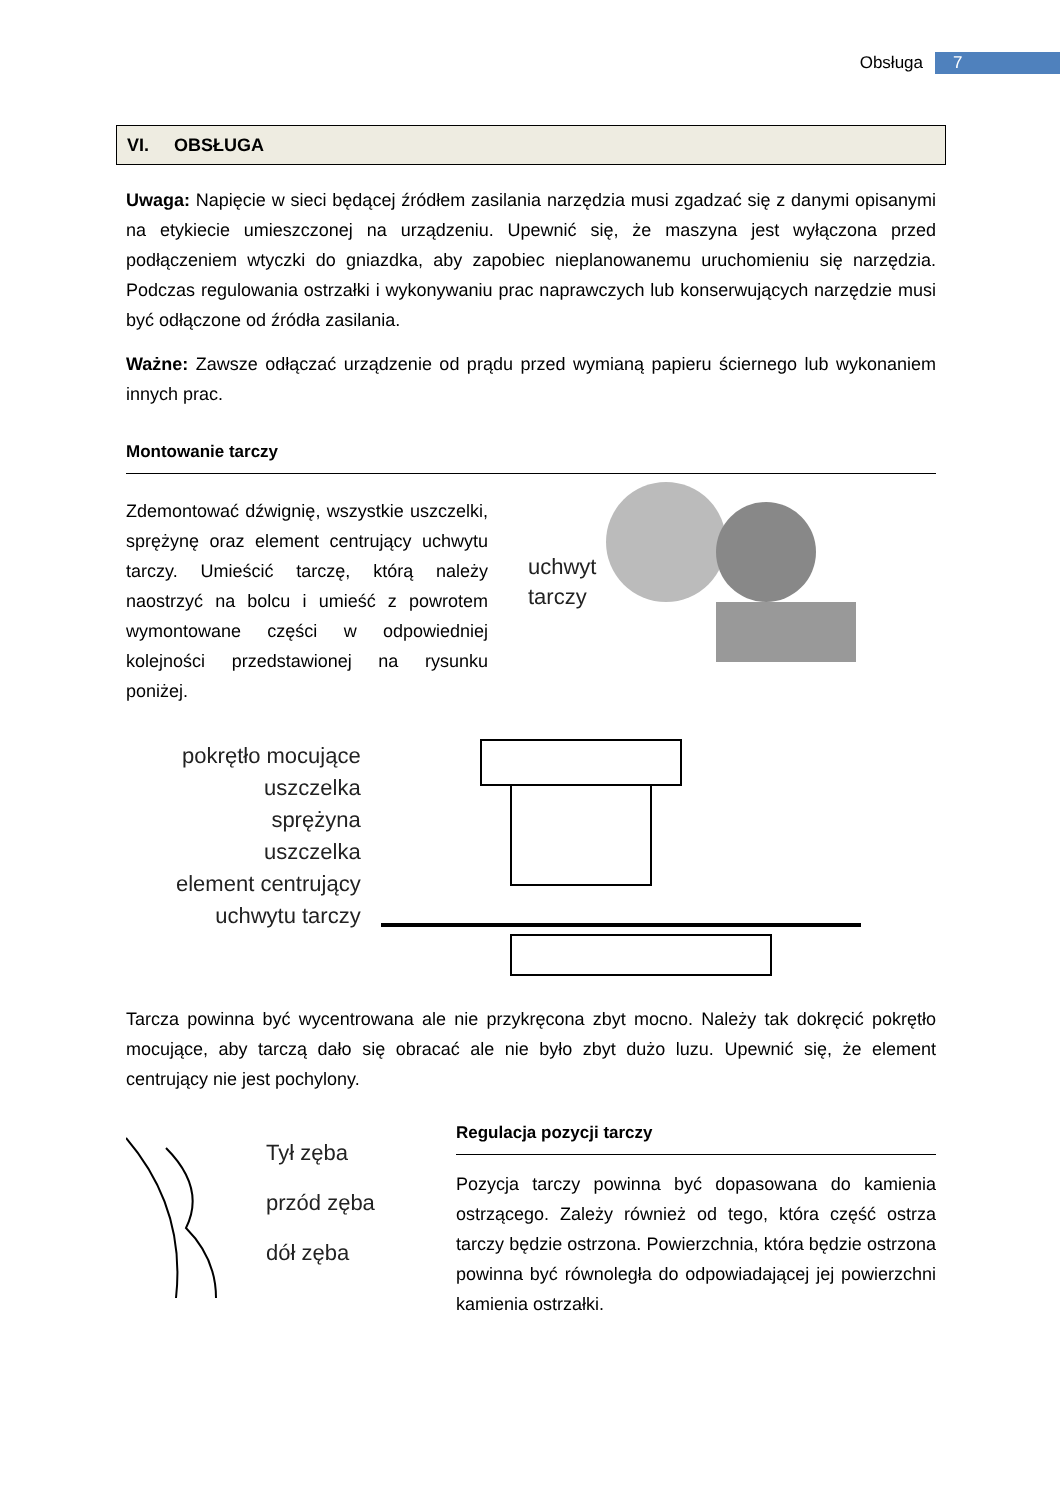Obsługa 7
VI. OBSŁUGA
Uwaga: Napięcie w sieci będącej źródłem zasilania narzędzia musi zgadzać się z danymi opisanymi na etykiecie umieszczonej na urządzeniu. Upewnić się, że maszyna jest wyłączona przed podłączeniem wtyczki do gniazdka, aby zapobiec nieplanowanemu uruchomieniu się narzędzia. Podczas regulowania ostrzałki i wykonywaniu prac naprawczych lub konserwujących narzędzie musi być odłączone od źródła zasilania.
Ważne: Zawsze odłączać urządzenie od prądu przed wymianą papieru ściernego lub wykonaniem innych prac.
Montowanie tarczy
Zdemontować dźwignię, wszystkie uszczelki, sprężynę oraz element centrujący uchwytu tarczy. Umieścić tarczę, którą należy naostrzyć na bolcu i umieść z powrotem wymontowane części w odpowiedniej kolejności przedstawionej na rysunku poniżej.
uchwyt
tarczy
pokrętło mocujące
uszczelka
sprężyna
uszczelka
element centrujący
uchwytu tarczy
Tarcza powinna być wycentrowana ale nie przykręcona zbyt mocno. Należy tak dokręcić pokrętło mocujące, aby tarczą dało się obracać ale nie było zbyt dużo luzu. Upewnić się, że element centrujący nie jest pochylony.
Tył zęba
przód zęba
dół zęba
Regulacja pozycji tarczy
Pozycja tarczy powinna być dopasowana do kamienia ostrzącego. Zależy również od tego, która część ostrza tarczy będzie ostrzona. Powierzchnia, która będzie ostrzona powinna być równoległa do odpowiadającej jej powierzchni kamienia ostrzałki.